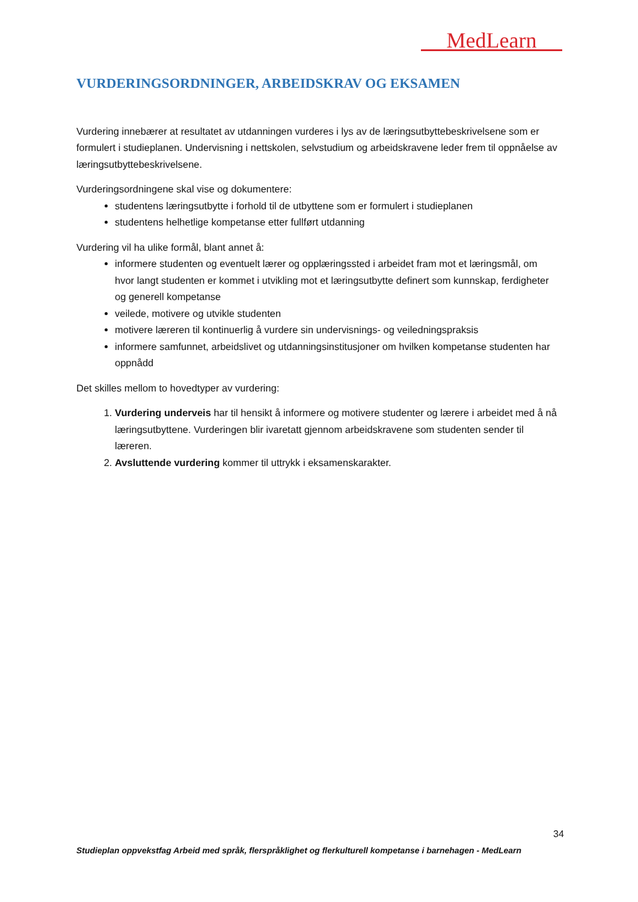MedLearn
VURDERINGSORDNINGER, ARBEIDSKRAV OG EKSAMEN
Vurdering innebærer at resultatet av utdanningen vurderes i lys av de læringsutbyttebeskrivelsene som er formulert i studieplanen. Undervisning i nettskolen, selvstudium og arbeidskravene leder frem til oppnåelse av læringsutbyttebeskrivelsene.
Vurderingsordningene skal vise og dokumentere:
studentens læringsutbytte i forhold til de utbyttene som er formulert i studieplanen
studentens helhetlige kompetanse etter fullført utdanning
Vurdering vil ha ulike formål, blant annet å:
informere studenten og eventuelt lærer og opplæringssted i arbeidet fram mot et læringsmål, om hvor langt studenten er kommet i utvikling mot et læringsutbytte definert som kunnskap, ferdigheter og generell kompetanse
veilede, motivere og utvikle studenten
motivere læreren til kontinuerlig å vurdere sin undervisnings- og veiledningspraksis
informere samfunnet, arbeidslivet og utdanningsinstitusjoner om hvilken kompetanse studenten har oppnådd
Det skilles mellom to hovedtyper av vurdering:
1. Vurdering underveis har til hensikt å informere og motivere studenter og lærere i arbeidet med å nå læringsutbyttene. Vurderingen blir ivaretatt gjennom arbeidskravene som studenten sender til læreren.
2. Avsluttende vurdering kommer til uttrykk i eksamenskarakter.
34
Studieplan oppvekstfag Arbeid med språk, flerspråklighet og flerkulturell kompetanse i barnehagen - MedLearn